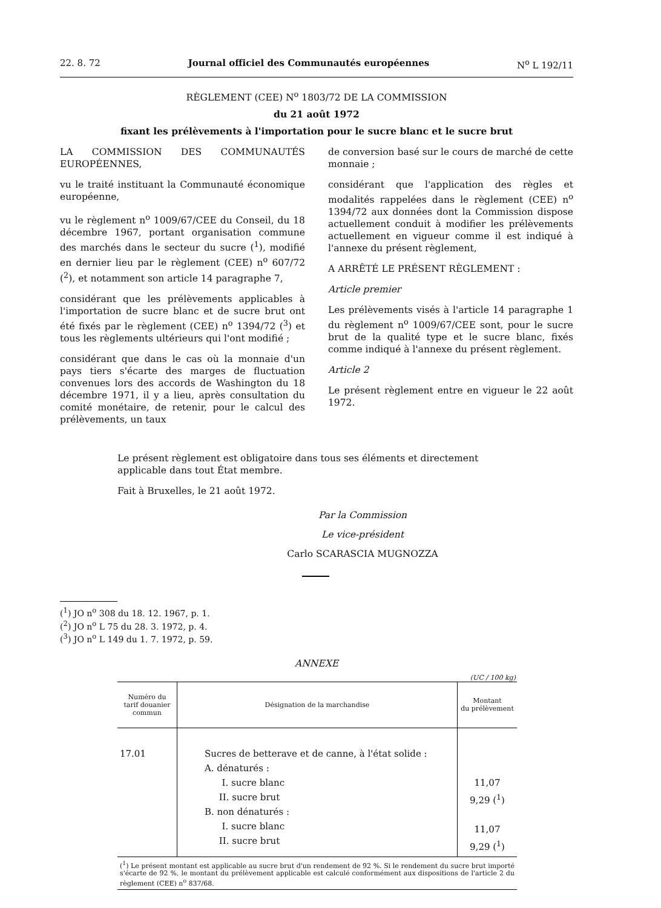22. 8. 72 Journal officiel des Communautés européennes N<sup>o</sup> L 192/11
RÈGLEMENT (CEE) N<sup>o</sup> 1803/72 DE LA COMMISSION
du 21 août 1972
fixant les prélèvements à l'importation pour le sucre blanc et le sucre brut
LA COMMISSION DES COMMUNAUTÉS EUROPÉENNES,
vu le traité instituant la Communauté économique européenne,
vu le règlement n<sup>o</sup> 1009/67/CEE du Conseil, du 18 décembre 1967, portant organisation commune des marchés dans le secteur du sucre (<sup>1</sup>), modifié en dernier lieu par le règlement (CEE) n<sup>o</sup> 607/72 (<sup>2</sup>), et notamment son article 14 paragraphe 7,
considérant que les prélèvements applicables à l'importation de sucre blanc et de sucre brut ont été fixés par le règlement (CEE) n<sup>o</sup> 1394/72 (<sup>3</sup>) et tous les règlements ultérieurs qui l'ont modifié ;
considérant que dans le cas où la monnaie d'un pays tiers s'écarte des marges de fluctuation convenues lors des accords de Washington du 18 décembre 1971, il y a lieu, après consultation du comité monétaire, de retenir, pour le calcul des prélèvements, un taux
de conversion basé sur le cours de marché de cette monnaie ;
considérant que l'application des règles et modalités rappelées dans le règlement (CEE) n<sup>o</sup> 1394/72 aux données dont la Commission dispose actuellement conduit à modifier les prélèvements actuellement en vigueur comme il est indiqué à l'annexe du présent règlement,
A ARRÊTÉ LE PRÉSENT RÈGLEMENT :
Article premier
Les prélèvements visés à l'article 14 paragraphe 1 du règlement n<sup>o</sup> 1009/67/CEE sont, pour le sucre brut de la qualité type et le sucre blanc, fixés comme indiqué à l'annexe du présent règlement.
Article 2
Le présent règlement entre en vigueur le 22 août 1972.
Le présent règlement est obligatoire dans tous ses éléments et directement applicable dans tout État membre.
Fait à Bruxelles, le 21 août 1972.
Par la Commission
Le vice-président
Carlo SCARASCIA MUGNOZZA
(<sup>1</sup>) JO n<sup>o</sup> 308 du 18. 12. 1967, p. 1.
(<sup>2</sup>) JO n<sup>o</sup> L 75 du 28. 3. 1972, p. 4.
(<sup>3</sup>) JO n<sup>o</sup> L 149 du 1. 7. 1972, p. 59.
ANNEXE
(UC / 100 kg)
| Numéro du tarif douanier commun | Désignation de la marchandise | Montant du prélèvement |
| --- | --- | --- |
| 17.01 | Sucres de betterave et de canne, à l'état solide : A. dénaturés : I. sucre blanc II. sucre brut B. non dénaturés : I. sucre blanc II. sucre brut | 11,07 9,29 (<sup>1</sup>) 11,07 9,29 (<sup>1</sup>) |
| (<sup>1</sup>) Le présent montant est applicable au sucre brut d'un rendement de 92 %. Si le rendement du sucre brut importé s'écarte de 92 %, le montant du prélèvement applicable est calculé conformément aux dispositions de l'article 2 du règlement (CEE) n<sup>o</sup> 837/68. | | |